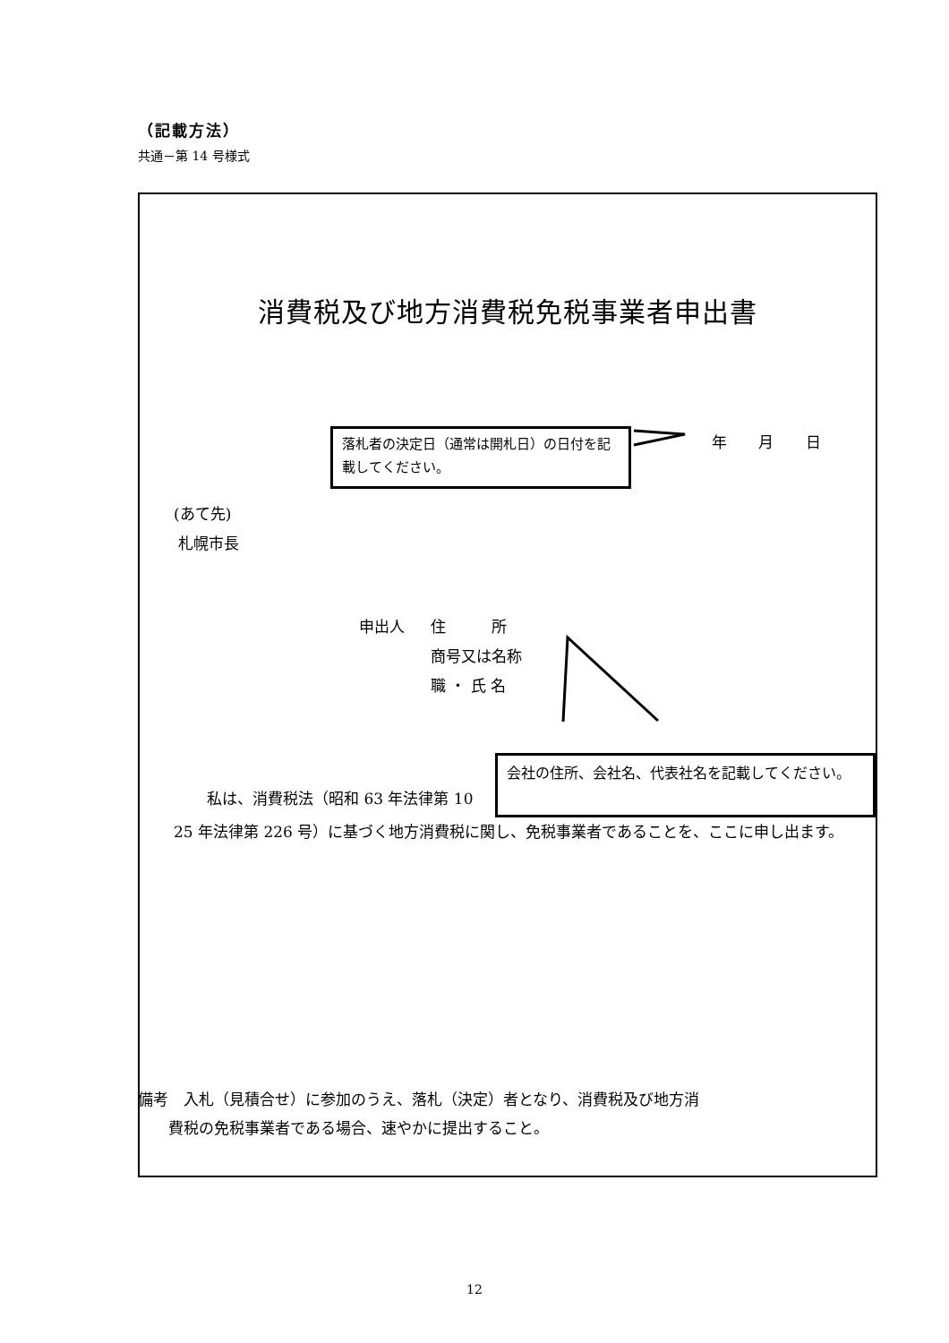（記載方法）
共通－第 14 号様式
消費税及び地方消費税免税事業者申出書
落札者の決定日（通常は開札日）の日付を記載してください。
年 月 日
(あて先)
札幌市長
申出人 住　　　所
商号又は名称
職 ・ 氏 名
　私は、消費税法（昭和 63 年法律第 10
会社の住所、会社名、代表社名を記載してください。
25 年法律第 226 号）に基づく地方消費税に関し、免税事業者であることを、ここに申し出ます。
備考　入札（見積合せ）に参加のうえ、落札（決定）者となり、消費税及び地方消
　　費税の免税事業者である場合、速やかに提出すること。
12